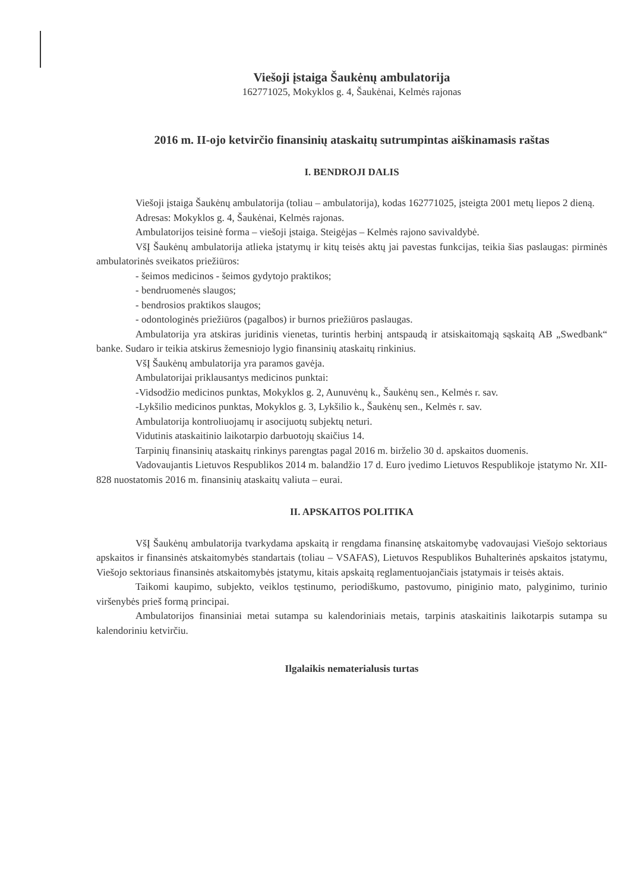Viešoji įstaiga Šaukėnų ambulatorija
162771025, Mokyklos g. 4, Šaukėnai, Kelmės rajonas
2016 m. II-ojo ketvirčio finansinių ataskaitų sutrumpintas aiškinamasis raštas
I. BENDROJI DALIS
Viešoji įstaiga Šaukėnų ambulatorija (toliau – ambulatorija), kodas 162771025, įsteigta 2001 metų liepos 2 dieną.
Adresas: Mokyklos g. 4, Šaukėnai, Kelmės rajonas.
Ambulatorijos teisinė forma – viešoji įstaiga. Steigėjas – Kelmės rajono savivaldybė.
VšĮ Šaukėnų ambulatorija atlieka įstatymų ir kitų teisės aktų jai pavestas funkcijas, teikia šias paslaugas: pirminės ambulatorinės sveikatos priežiūros:
- šeimos medicinos - šeimos gydytojo praktikos;
- bendruomenės slaugos;
- bendrosios praktikos slaugos;
- odontologinės priežiūros (pagalbos) ir burnos priežiūros paslaugas.
Ambulatorija yra atskiras juridinis vienetas, turintis herbinį antspaudą ir atsiskaitomąją sąskaitą AB „Swedbank“ banke. Sudaro ir teikia atskirus žemesniojo lygio finansinių ataskaitų rinkinius.
VšĮ Šaukėnų ambulatorija yra paramos gavėja.
Ambulatorijai priklausantys medicinos punktai:
-Vidsodžio medicinos punktas, Mokyklos g. 2, Aunuvėnų k., Šaukėnų sen., Kelmės r. sav.
-Lykšilio medicinos punktas, Mokyklos g. 3, Lykšilio k., Šaukėnų sen., Kelmės r. sav.
Ambulatorija kontroliuojamų ir asocijuotų subjektų neturi.
Vidutinis ataskaitinio laikotarpio darbuotojų skaičius 14.
Tarpinių finansinių ataskaitų rinkinys parengtas pagal 2016 m. birželio 30 d. apskaitos duomenis.
Vadovaujantis Lietuvos Respublikos 2014 m. balandžio 17 d. Euro įvedimo Lietuvos Respublikoje įstatymo Nr. XII-828 nuostatomis 2016 m. finansinių ataskaitų valiuta – eurai.
II. APSKAITOS POLITIKA
VšĮ Šaukėnų ambulatorija tvarkydama apskaitą ir rengdama finansinę atskaitomybę vadovaujasi Viešojo sektoriaus apskaitos ir finansinės atskaitomybės standartais (toliau – VSAFAS), Lietuvos Respublikos Buhalterinės apskaitos įstatymu, Viešojo sektoriaus finansinės atskaitomybės įstatymu, kitais apskaitą reglamentuojančiais įstatymais ir teisės aktais.
Taikomi kaupimo, subjekto, veiklos tęstinumo, periodiškumo, pastovumo, piniginio mato, palyginimo, turinio viršenybės prieš formą principai.
Ambulatorijos finansiniai metai sutampa su kalendoriniais metais, tarpinis ataskaitinis laikotarpis sutampa su kalendoriniu ketvirčiu.
Ilgalaikis nematerialusis turtas